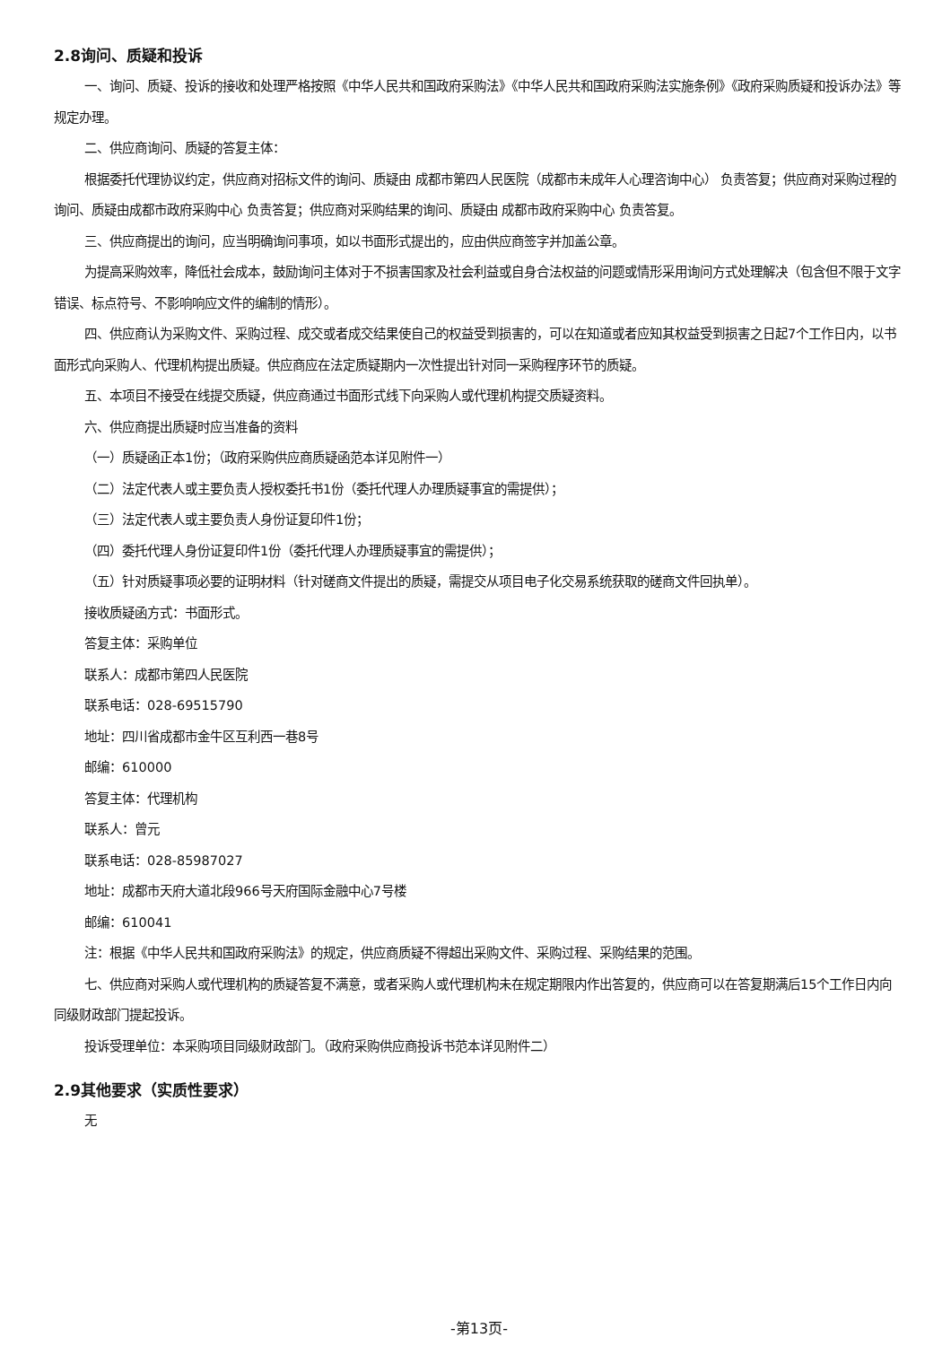2.8询问、质疑和投诉
一、询问、质疑、投诉的接收和处理严格按照《中华人民共和国政府采购法》《中华人民共和国政府采购法实施条例》《政府采购质疑和投诉办法》等规定办理。
二、供应商询问、质疑的答复主体：
根据委托代理协议约定，供应商对招标文件的询问、质疑由 成都市第四人民医院（成都市未成年人心理咨询中心） 负责答复；供应商对采购过程的询问、质疑由成都市政府采购中心 负责答复；供应商对采购结果的询问、质疑由 成都市政府采购中心 负责答复。
三、供应商提出的询问，应当明确询问事项，如以书面形式提出的，应由供应商签字并加盖公章。
为提高采购效率，降低社会成本，鼓励询问主体对于不损害国家及社会利益或自身合法权益的问题或情形采用询问方式处理解决（包含但不限于文字错误、标点符号、不影响响应文件的编制的情形）。
四、供应商认为采购文件、采购过程、成交或者成交结果使自己的权益受到损害的，可以在知道或者应知其权益受到损害之日起7个工作日内，以书面形式向采购人、代理机构提出质疑。供应商应在法定质疑期内一次性提出针对同一采购程序环节的质疑。
五、本项目不接受在线提交质疑，供应商通过书面形式线下向采购人或代理机构提交质疑资料。
六、供应商提出质疑时应当准备的资料
（一）质疑函正本1份；（政府采购供应商质疑函范本详见附件一）
（二）法定代表人或主要负责人授权委托书1份（委托代理人办理质疑事宜的需提供）；
（三）法定代表人或主要负责人身份证复印件1份；
（四）委托代理人身份证复印件1份（委托代理人办理质疑事宜的需提供）；
（五）针对质疑事项必要的证明材料（针对磋商文件提出的质疑，需提交从项目电子化交易系统获取的磋商文件回执单）。
接收质疑函方式：书面形式。
答复主体：采购单位
联系人：成都市第四人民医院
联系电话：028-69515790
地址：四川省成都市金牛区互利西一巷8号
邮编：610000
答复主体：代理机构
联系人：曾元
联系电话：028-85987027
地址：成都市天府大道北段966号天府国际金融中心7号楼
邮编：610041
注：根据《中华人民共和国政府采购法》的规定，供应商质疑不得超出采购文件、采购过程、采购结果的范围。
七、供应商对采购人或代理机构的质疑答复不满意，或者采购人或代理机构未在规定期限内作出答复的，供应商可以在答复期满后15个工作日内向同级财政部门提起投诉。
投诉受理单位：本采购项目同级财政部门。（政府采购供应商投诉书范本详见附件二）
2.9其他要求（实质性要求）
无
-第13页-